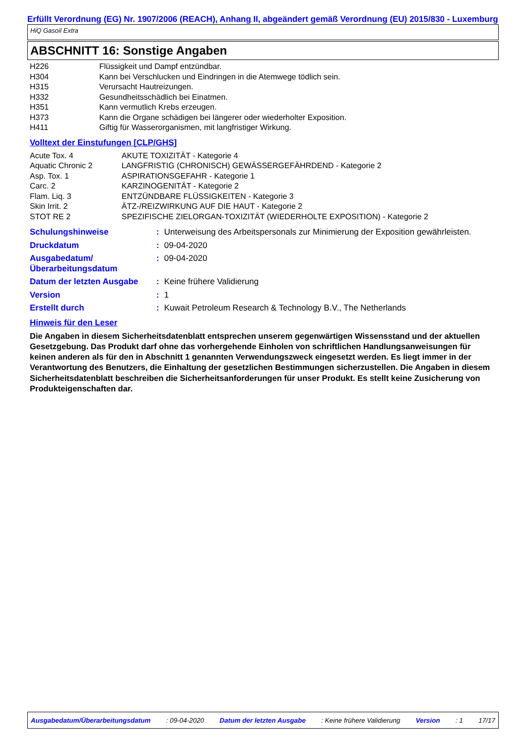Erfüllt Verordnung (EG) Nr. 1907/2006 (REACH), Anhang II, abgeändert gemäß Verordnung (EU) 2015/830 - Luxemburg
HiQ Gasoil Extra
ABSCHNITT 16: Sonstige Angaben
| H226 | Flüssigkeit und Dampf entzündbar. |
| H304 | Kann bei Verschlucken und Eindringen in die Atemwege tödlich sein. |
| H315 | Verursacht Hautreizungen. |
| H332 | Gesundheitsschädlich bei Einatmen. |
| H351 | Kann vermutlich Krebs erzeugen. |
| H373 | Kann die Organe schädigen bei längerer oder wiederholter Exposition. |
| H411 | Giftig für Wasserorganismen, mit langfristiger Wirkung. |
Volltext der Einstufungen [CLP/GHS]
| Acute Tox. 4 | AKUTE TOXIZITÄT - Kategorie 4 |
| Aquatic Chronic 2 | LANGFRISTIG (CHRONISCH) GEWÄSSERGEFÄHRDEND - Kategorie 2 |
| Asp. Tox. 1 | ASPIRATIONSGEFAHR - Kategorie 1 |
| Carc. 2 | KARZINOGENITÄT - Kategorie 2 |
| Flam. Liq. 3 | ENTZÜNDBARE FLÜSSIGKEITEN - Kategorie 3 |
| Skin Irrit. 2 | ÄTZ-/REIZWIRKUNG AUF DIE HAUT - Kategorie 2 |
| STOT RE 2 | SPEZIFISCHE ZIELORGAN-TOXIZITÄT (WIEDERHOLTE EXPOSITION) - Kategorie 2 |
| Schulungshinweise | : | Unterweisung des Arbeitspersonals zur Minimierung der Exposition gewährleisten. |
| Druckdatum | : | 09-04-2020 |
| Ausgabedatum/ Überarbeitungsdatum | : | 09-04-2020 |
| Datum der letzten Ausgabe | : | Keine frühere Validierung |
| Version | : | 1 |
| Erstellt durch | : | Kuwait Petroleum Research & Technology B.V., The Netherlands |
Hinweis für den Leser
Die Angaben in diesem Sicherheitsdatenblatt entsprechen unserem gegenwärtigen Wissensstand und der aktuellen Gesetzgebung. Das Produkt darf ohne das vorhergehende Einholen von schriftlichen Handlungsanweisungen für keinen anderen als für den in Abschnitt 1 genannten Verwendungszweck eingesetzt werden. Es liegt immer in der Verantwortung des Benutzers, die Einhaltung der gesetzlichen Bestimmungen sicherzustellen. Die Angaben in diesem Sicherheitsdatenblatt beschreiben die Sicherheitsanforderungen für unser Produkt. Es stellt keine Zusicherung von Produkteigenschaften dar.
Ausgabedatum/Überarbeitungsdatum : 09-04-2020 Datum der letzten Ausgabe : Keine frühere Validierung Version : 1 17/17